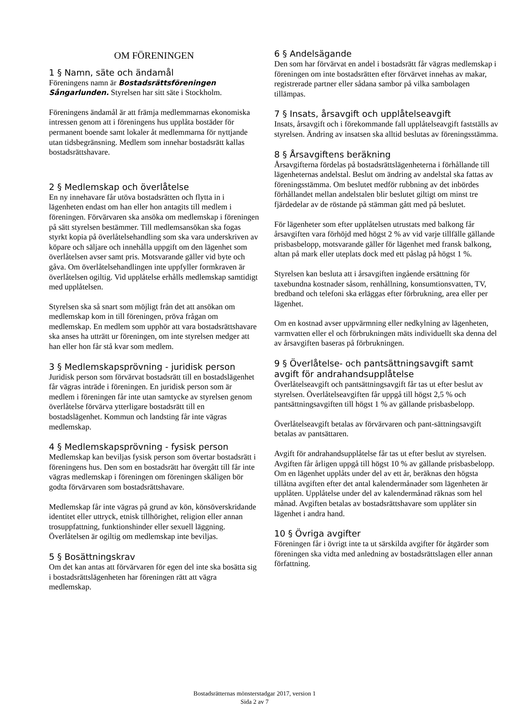OM FÖRENINGEN
1 § Namn, säte och ändamål
Föreningens namn är Bostadsrättsföreningen Sångarlunden. Styrelsen har sitt säte i Stockholm.
Föreningens ändamål är att främja medlemmarnas ekonomiska intressen genom att i föreningens hus upplåta bostäder för permanent boende samt lokaler åt medlemmarna för nyttjande utan tidsbegränsning. Medlem som innehar bostadsrätt kallas bostadsrättshavare.
2 § Medlemskap och överlåtelse
En ny innehavare får utöva bostadsrätten och flytta in i lägenheten endast om han eller hon antagits till medlem i föreningen. Förvärvaren ska ansöka om medlemskap i föreningen på sätt styrelsen bestämmer. Till medlemsansökan ska fogas styrkt kopia på överlåtelsehandling som ska vara underskriven av köpare och säljare och innehålla uppgift om den lägenhet som överlåtelsen avser samt pris. Motsvarande gäller vid byte och gåva. Om överlåtelsehandlingen inte uppfyller formkraven är överlåtelsen ogiltig. Vid upplåtelse erhålls medlemskap samtidigt med upplåtelsen.
Styrelsen ska så snart som möjligt från det att ansökan om medlemskap kom in till föreningen, pröva frågan om medlemskap. En medlem som upphör att vara bostadsrättshavare ska anses ha utträtt ur föreningen, om inte styrelsen medger att han eller hon får stå kvar som medlem.
3 § Medlemskapsprövning - juridisk person
Juridisk person som förvärvat bostadsrätt till en bostadslägenhet får vägras inträde i föreningen. En juridisk person som är medlem i föreningen får inte utan samtycke av styrelsen genom överlåtelse förvärva ytterligare bostadsrätt till en bostadslägenhet. Kommun och landsting får inte vägras medlemskap.
4 § Medlemskapsprövning - fysisk person
Medlemskap kan beviljas fysisk person som övertar bostadsrätt i föreningens hus. Den som en bostadsrätt har övergått till får inte vägras medlemskap i föreningen om föreningen skäligen bör godta förvärvaren som bostadsrättshavare.
Medlemskap får inte vägras på grund av kön, könsöverskridande identitet eller uttryck, etnisk tillhörighet, religion eller annan trosuppfattning, funktionshinder eller sexuell läggning. Överlåtelsen är ogiltig om medlemskap inte beviljas.
5 § Bosättningskrav
Om det kan antas att förvärvaren för egen del inte ska bosätta sig i bostadsrättslägenheten har föreningen rätt att vägra medlemskap.
6 § Andelsägande
Den som har förvärvat en andel i bostadsrätt får vägras medlemskap i föreningen om inte bostadsrätten efter förvärvet innehas av makar, registrerade partner eller sådana sambor på vilka sambolagen tillämpas.
7 § Insats, årsavgift och upplåtelseavgift
Insats, årsavgift och i förekommande fall upplåtelseavgift fastställs av styrelsen. Ändring av insatsen ska alltid beslutas av föreningsstämma.
8 § Årsavgiftens beräkning
Årsavgifterna fördelas på bostadsrättslägenheterna i förhållande till lägenheternas andelstal. Beslut om ändring av andelstal ska fattas av föreningsstämma. Om beslutet medför rubbning av det inbördes förhållandet mellan andelstalen blir beslutet giltigt om minst tre fjärdedelar av de röstande på stämman gått med på beslutet.
För lägenheter som efter upplåtelsen utrustats med balkong får årsavgiften vara förhöjd med högst 2 % av vid varje tillfälle gällande prisbasbelopp, motsvarande gäller för lägenhet med fransk balkong, altan på mark eller uteplats dock med ett påslag på högst 1 %.
Styrelsen kan besluta att i årsavgiften ingående ersättning för taxebundna kostnader såsom, renhållning, konsumtionsvatten, TV, bredband och telefoni ska erläggas efter förbrukning, area eller per lägenhet.
Om en kostnad avser uppvärmning eller nedkylning av lägenheten, varmvatten eller el och förbrukningen mäts individuellt ska denna del av årsavgiften baseras på förbrukningen.
9 § Överlåtelse- och pantsättningsavgift samt avgift för andrahandsupplåtelse
Överlåtelseavgift och pantsättningsavgift får tas ut efter beslut av styrelsen. Överlåtelseavgiften får uppgå till högst 2,5 % och pantsättningsavgiften till högst 1 % av gällande prisbasbelopp.
Överlåtelseavgift betalas av förvärvaren och pant-sättningsavgift betalas av pantsättaren.
Avgift för andrahandsupplåtelse får tas ut efter beslut av styrelsen. Avgiften får årligen uppgå till högst 10 % av gällande prisbasbelopp. Om en lägenhet upplåts under del av ett år, beräknas den högsta tillåtna avgiften efter det antal kalendermånader som lägenheten är upplåten. Upplåtelse under del av kalendermånad räknas som hel månad. Avgiften betalas av bostadsrättshavare som upplåter sin lägenhet i andra hand.
10 § Övriga avgifter
Föreningen får i övrigt inte ta ut särskilda avgifter för åtgärder som föreningen ska vidta med anledning av bostadsrättslagen eller annan författning.
Bostadsrätternas mönsterstadgar 2017, version 1
Sida 2 av 7